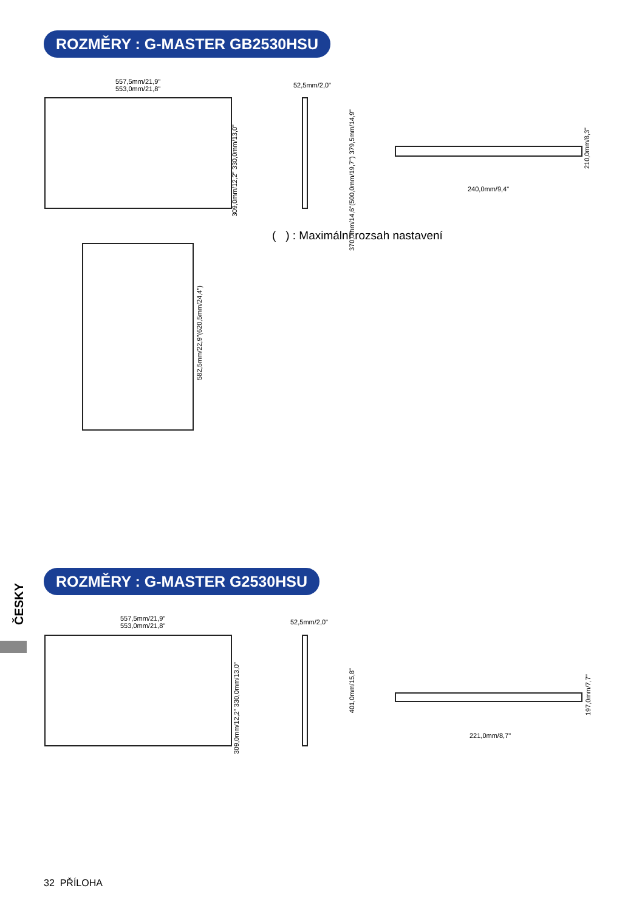ROZMĚRY : G-MASTER GB2530HSU
557,5mm/21,9"
553,0mm/21,8"
309,0mm/12,2" 330,0mm/13,0"
52,5mm/2,0"
370,0mm/14,6"(500,0mm/19,7") 379,5mm/14,9"
210,0mm/8,3"
240,0mm/9,4"
( ) : Maximální rozsah nastavení
582,5mm/22,9"(620,5mm/24,4")
ČESKY
ROZMĚRY : G-MASTER G2530HSU
557,5mm/21,9"
553,0mm/21,8"
309,0mm/12,2" 330,0mm/13,0"
52,5mm/2,0"
401,0mm/15,8"
197,0mm/7,7"
221,0mm/8,7"
32 PŘÍLOHA